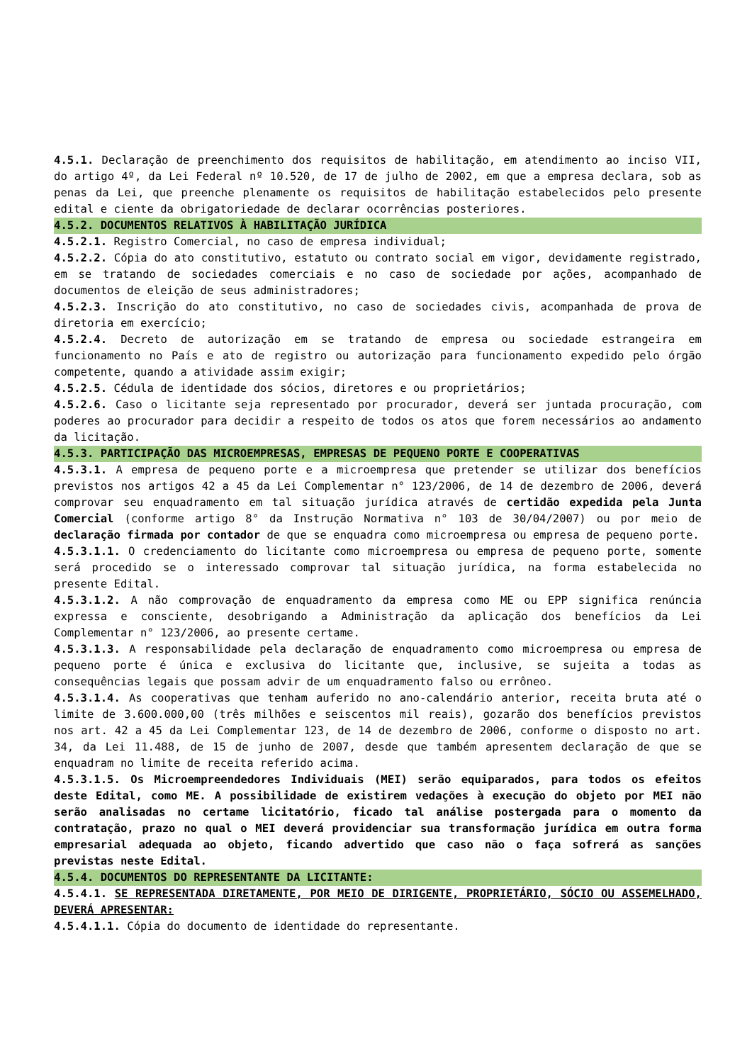4.5.1. Declaração de preenchimento dos requisitos de habilitação, em atendimento ao inciso VII, do artigo 4º, da Lei Federal nº 10.520, de 17 de julho de 2002, em que a empresa declara, sob as penas da Lei, que preenche plenamente os requisitos de habilitação estabelecidos pelo presente edital e ciente da obrigatoriedade de declarar ocorrências posteriores.
4.5.2. DOCUMENTOS RELATIVOS À HABILITAÇÃO JURÍDICA
4.5.2.1. Registro Comercial, no caso de empresa individual;
4.5.2.2. Cópia do ato constitutivo, estatuto ou contrato social em vigor, devidamente registrado, em se tratando de sociedades comerciais e no caso de sociedade por ações, acompanhado de documentos de eleição de seus administradores;
4.5.2.3. Inscrição do ato constitutivo, no caso de sociedades civis, acompanhada de prova de diretoria em exercício;
4.5.2.4. Decreto de autorização em se tratando de empresa ou sociedade estrangeira em funcionamento no País e ato de registro ou autorização para funcionamento expedido pelo órgão competente, quando a atividade assim exigir;
4.5.2.5. Cédula de identidade dos sócios, diretores e ou proprietários;
4.5.2.6. Caso o licitante seja representado por procurador, deverá ser juntada procuração, com poderes ao procurador para decidir a respeito de todos os atos que forem necessários ao andamento da licitação.
4.5.3. PARTICIPAÇÃO DAS MICROEMPRESAS, EMPRESAS DE PEQUENO PORTE E COOPERATIVAS
4.5.3.1. A empresa de pequeno porte e a microempresa que pretender se utilizar dos benefícios previstos nos artigos 42 a 45 da Lei Complementar n° 123/2006, de 14 de dezembro de 2006, deverá comprovar seu enquadramento em tal situação jurídica através de certidão expedida pela Junta Comercial (conforme artigo 8° da Instrução Normativa n° 103 de 30/04/2007) ou por meio de declaração firmada por contador de que se enquadra como microempresa ou empresa de pequeno porte.
4.5.3.1.1. O credenciamento do licitante como microempresa ou empresa de pequeno porte, somente será procedido se o interessado comprovar tal situação jurídica, na forma estabelecida no presente Edital.
4.5.3.1.2. A não comprovação de enquadramento da empresa como ME ou EPP significa renúncia expressa e consciente, desobrigando a Administração da aplicação dos benefícios da Lei Complementar n° 123/2006, ao presente certame.
4.5.3.1.3. A responsabilidade pela declaração de enquadramento como microempresa ou empresa de pequeno porte é única e exclusiva do licitante que, inclusive, se sujeita a todas as consequências legais que possam advir de um enquadramento falso ou errôneo.
4.5.3.1.4. As cooperativas que tenham auferido no ano-calendário anterior, receita bruta até o limite de 3.600.000,00 (três milhões e seiscentos mil reais), gozarão dos benefícios previstos nos art. 42 a 45 da Lei Complementar 123, de 14 de dezembro de 2006, conforme o disposto no art. 34, da Lei 11.488, de 15 de junho de 2007, desde que também apresentem declaração de que se enquadram no limite de receita referido acima.
4.5.3.1.5. Os Microempreendedores Individuais (MEI) serão equiparados, para todos os efeitos deste Edital, como ME. A possibilidade de existirem vedações à execução do objeto por MEI não serão analisadas no certame licitatório, ficado tal análise postergada para o momento da contratação, prazo no qual o MEI deverá providenciar sua transformação jurídica em outra forma empresarial adequada ao objeto, ficando advertido que caso não o faça sofrerá as sanções previstas neste Edital.
4.5.4. DOCUMENTOS DO REPRESENTANTE DA LICITANTE:
4.5.4.1. SE REPRESENTADA DIRETAMENTE, POR MEIO DE DIRIGENTE, PROPRIETÁRIO, SÓCIO OU ASSEMELHADO, DEVERÁ APRESENTAR:
4.5.4.1.1. Cópia do documento de identidade do representante.